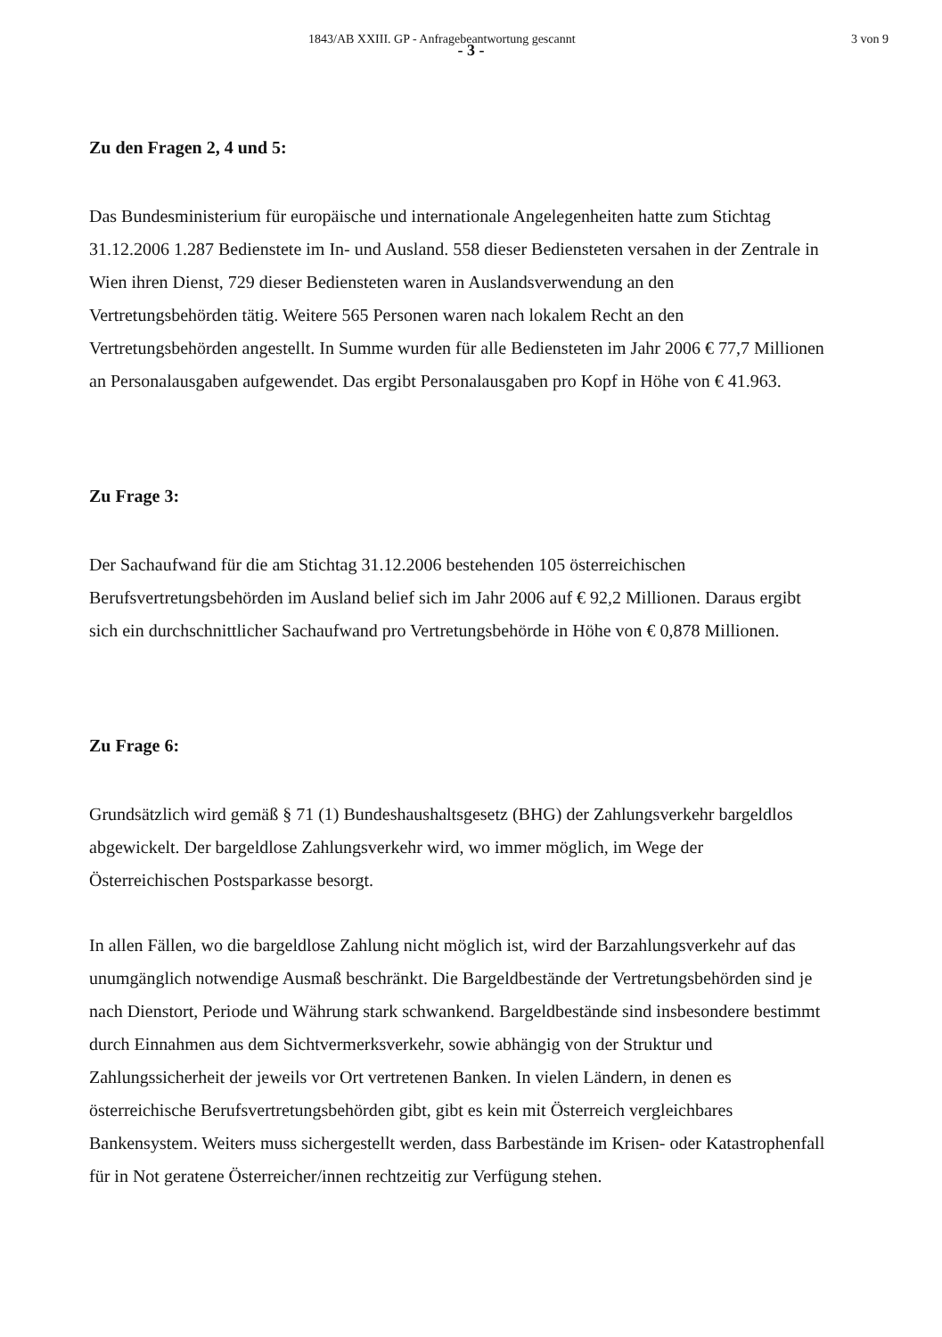1843/AB XXIII. GP - Anfragebeantwortung gescannt 3 von 9
- 3 -
Zu den Fragen 2, 4 und 5:
Das Bundesministerium für europäische und internationale Angelegenheiten hatte zum Stichtag 31.12.2006 1.287 Bedienstete im In- und Ausland. 558 dieser Bediensteten versahen in der Zentrale in Wien ihren Dienst, 729 dieser Bediensteten waren in Auslandsverwendung an den Vertretungsbehörden tätig. Weitere 565 Personen waren nach lokalem Recht an den Vertretungsbehörden angestellt. In Summe wurden für alle Bediensteten im Jahr 2006 € 77,7 Millionen an Personalausgaben aufgewendet. Das ergibt Personalausgaben pro Kopf in Höhe von € 41.963.
Zu Frage 3:
Der Sachaufwand für die am Stichtag 31.12.2006 bestehenden 105 österreichischen Berufsvertretungsbehörden im Ausland belief sich im Jahr 2006 auf € 92,2 Millionen. Daraus ergibt sich ein durchschnittlicher Sachaufwand pro Vertretungsbehörde in Höhe von € 0,878 Millionen.
Zu Frage 6:
Grundsätzlich wird gemäß § 71 (1) Bundeshaushaltsgesetz (BHG) der Zahlungsverkehr bargeldlos abgewickelt. Der bargeldlose Zahlungsverkehr wird, wo immer möglich, im Wege der Österreichischen Postsparkasse besorgt.
In allen Fällen, wo die bargeldlose Zahlung nicht möglich ist, wird der Barzahlungsverkehr auf das unumgänglich notwendige Ausmaß beschränkt. Die Bargeldbestände der Vertretungsbehörden sind je nach Dienstort, Periode und Währung stark schwankend. Bargeldbestände sind insbesondere bestimmt durch Einnahmen aus dem Sichtvermerksverkehr, sowie abhängig von der Struktur und Zahlungssicherheit der jeweils vor Ort vertretenen Banken. In vielen Ländern, in denen es österreichische Berufsvertretungsbehörden gibt, gibt es kein mit Österreich vergleichbares Bankensystem. Weiters muss sichergestellt werden, dass Barbestände im Krisen- oder Katastrophenfall für in Not geratene Österreicher/innen rechtzeitig zur Verfügung stehen.